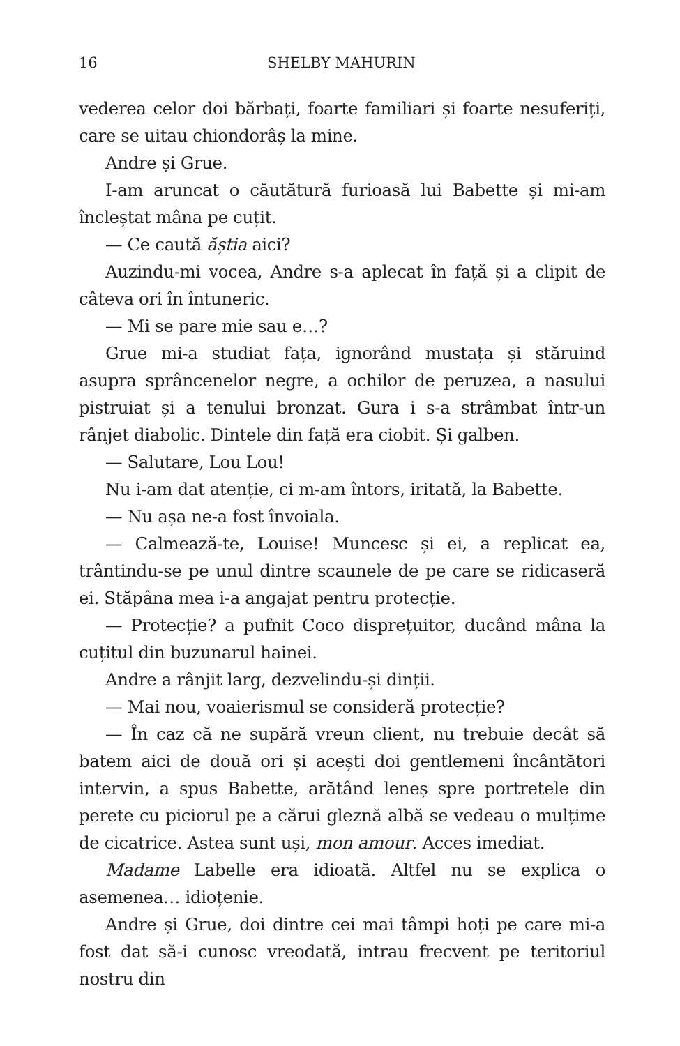16 SHELBY MAHURIN
vederea celor doi bărbați, foarte familiari și foarte nesuferiți, care se uitau chiondorâș la mine.
Andre și Grue.
I-am aruncat o căutătură furioasă lui Babette și mi-am încleștat mâna pe cuțit.
— Ce caută ăștia aici?
Auzindu-mi vocea, Andre s-a aplecat în față și a clipit de câteva ori în întuneric.
— Mi se pare mie sau e…?
Grue mi-a studiat fața, ignorând mustața și stăruind asupra sprâncenelor negre, a ochilor de peruzea, a nasului pistruiat și a tenului bronzat. Gura i s-a strâmbat într-un rânjet diabolic. Dintele din față era ciobit. Și galben.
— Salutare, Lou Lou!
Nu i-am dat atenție, ci m-am întors, iritată, la Babette.
— Nu așa ne-a fost învoiala.
— Calmează-te, Louise! Muncesc și ei, a replicat ea, trântindu-se pe unul dintre scaunele de pe care se ridicaseră ei. Stăpâna mea i-a angajat pentru protecție.
— Protecție? a pufnit Coco disprețuitor, ducând mâna la cuțitul din buzunarul hainei.
Andre a rânjit larg, dezvelindu-și dinții.
— Mai nou, voaierismul se consideră protecție?
— În caz că ne supără vreun client, nu trebuie decât să batem aici de două ori și acești doi gentlemeni încântători intervin, a spus Babette, arătând leneș spre portretele din perete cu piciorul pe a cărui gleznă albă se vedeau o mulțime de cicatrice. Astea sunt uși, mon amour. Acces imediat.
Madame Labelle era idioată. Altfel nu se explica o asemenea… idioțenie.
Andre și Grue, doi dintre cei mai tâmpi hoți pe care mi-a fost dat să-i cunosc vreodată, intrau frecvent pe teritoriul nostru din